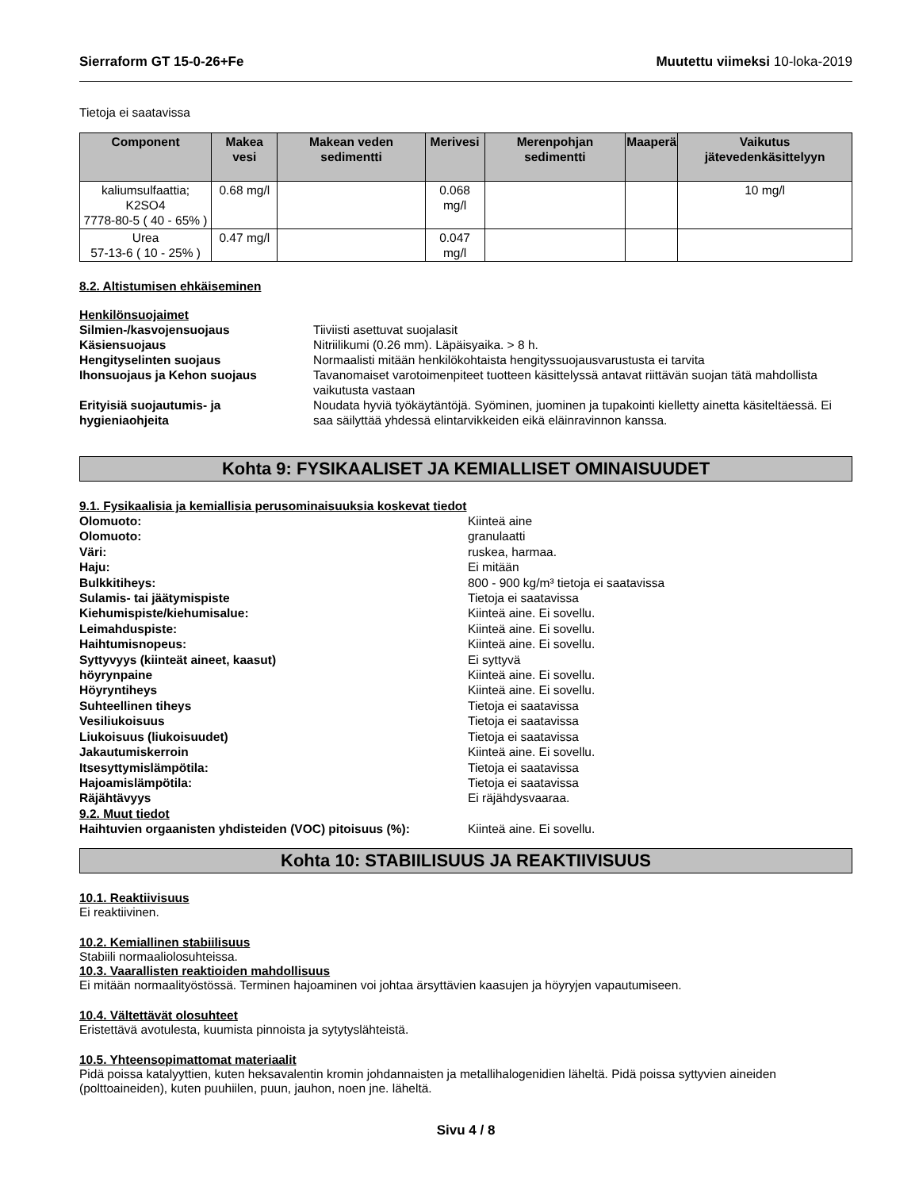Sierraform GT 15-0-26+Fe Muutettu viimeksi 10-loka-2019
Tietoja ei saatavissa
| Component | Makea vesi | Makean veden sedimentti | Merivesi | Merenpohjan sedimentti | Maaperä | Vaikutus jätevedenkäsittelyyn |
| --- | --- | --- | --- | --- | --- | --- |
| kaliumsulfaattia; K2SO4 7778-80-5 ( 40 - 65% ) | 0.68 mg/l | | 0.068 mg/l | | | 10 mg/l |
| Urea 57-13-6 ( 10 - 25% ) | 0.47 mg/l | | 0.047 mg/l | | | |
8.2. Altistumisen ehkäiseminen
Henkilönsuojaimet
Silmien-/kasvojensuojaus Tiiviisti asettuvat suojalasit Käsiensuojaus Nitriilikumi (0.26 mm). Läpäisyaika. > 8 h. Hengityselinten suojaus Normaalisti mitään henkilökohtaista hengityssuojausvarustusta ei tarvita Ihonsuojaus ja Kehon suojaus Tavanomaiset varotoimenpiteet tuotteen käsittelyssä antavat riittävän suojan tätä mahdollista vaikutusta vastaan Erityisiä suojautumis- ja hygieniaohjeita Noudata hyviä työkäytäntöjä. Syöminen, juominen ja tupakointi kielletty ainetta käsiteltäessä. Ei saa säilyttää yhdessä elintarvikkeiden eikä eläinravinnon kanssa.
Kohta 9: FYSIKAALISET JA KEMIALLISET OMINAISUUDET
9.1. Fysikaalisia ja kemiallisia perusominaisuuksia koskevat tiedot
Olomuoto: Kiinteä aine Olomuoto: granulaatti Väri: ruskea, harmaa. Haju: Ei mitään Bulkkitiheys: 800 - 900 kg/m³ tietoja ei saatavissa Sulamis- tai jäätymispiste Tietoja ei saatavissa Kiehumispiste/kiehumisalue: Kiinteä aine. Ei sovellu. Leimahduspiste: Kiinteä aine. Ei sovellu. Haihtumisnopeus: Kiinteä aine. Ei sovellu. Syttyvyys (kiinteät aineet, kaasut) Ei syttyvä höyrynpaine Kiinteä aine. Ei sovellu. Höyryntiheys Kiinteä aine. Ei sovellu. Suhteellinen tiheys Tietoja ei saatavissa Vesiliukoisuus Tietoja ei saatavissa Liukoisuus (liukoisuudet) Tietoja ei saatavissa Jakautumiskerroin Kiinteä aine. Ei sovellu. Itsesyttymislämpötila: Tietoja ei saatavissa Hajoamislämpötila: Tietoja ei saatavissa Räjähtävyys Ei räjähdysvaaraa. 9.2. Muut tiedot Haihtuvien orgaanisten yhdisteiden (VOC) pitoisuus (%): Kiinteä aine. Ei sovellu.
Kohta 10: STABIILISUUS JA REAKTIIVISUUS
10.1. Reaktiivisuus
Ei reaktiivinen.
10.2. Kemiallinen stabiilisuus
Stabiili normaaliolosuhteissa.
10.3. Vaarallisten reaktioiden mahdollisuus
Ei mitään normaalityöstössä. Terminen hajoaminen voi johtaa ärsyttävien kaasujen ja höyryjen vapautumiseen.
10.4. Vältettävät olosuhteet
Eristettävä avotulesta, kuumista pinnoista ja sytytyslähteistä.
10.5. Yhteensopimattomat materiaalit
Pidä poissa katalyyttien, kuten heksavalentin kromin johdannaisten ja metallihalogenidien läheltä. Pidä poissa syttyvien aineiden (polttoaineiden), kuten puuhiilen, puun, jauhon, noen jne. läheltä.
Sivu 4 / 8